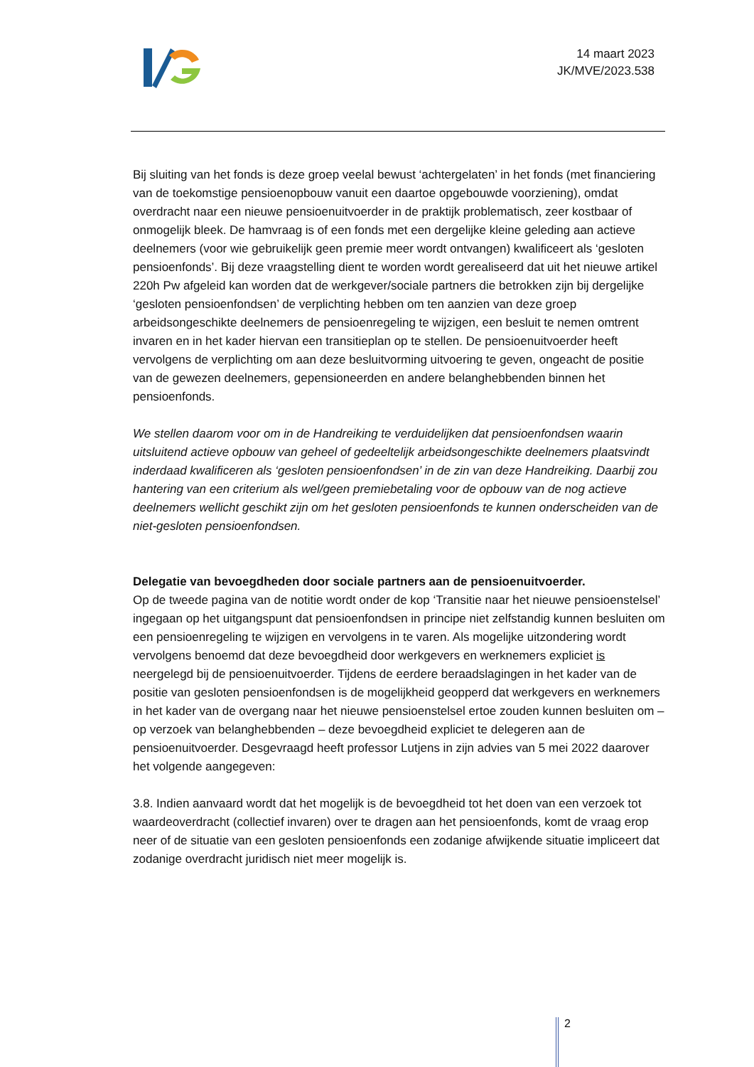14 maart 2023
JK/MVE/2023.538
Bij sluiting van het fonds is deze groep veelal bewust ‘achtergelaten’ in het fonds (met financiering van de toekomstige pensioenopbouw vanuit een daartoe opgebouwde voorziening), omdat overdracht naar een nieuwe pensioenuitvoerder in de praktijk problematisch, zeer kostbaar of onmogelijk bleek. De hamvraag is of een fonds met een dergelijke kleine geleding aan actieve deelnemers (voor wie gebruikelijk geen premie meer wordt ontvangen) kwalificeert als ‘gesloten pensioenfonds’. Bij deze vraagstelling dient te worden wordt gerealiseerd dat uit het nieuwe artikel 220h Pw afgeleid kan worden dat de werkgever/sociale partners die betrokken zijn bij dergelijke ‘gesloten pensioenfondsen’ de verplichting hebben om ten aanzien van deze groep arbeidsongeschikte deelnemers de pensioenregeling te wijzigen, een besluit te nemen omtrent invaren en in het kader hiervan een transitieplan op te stellen. De pensioenuitvoerder heeft vervolgens de verplichting om aan deze besluitvorming uitvoering te geven, ongeacht de positie van de gewezen deelnemers, gepensioneerden en andere belanghebbenden binnen het pensioenfonds.
We stellen daarom voor om in de Handreiking te verduidelijken dat pensioenfondsen waarin uitsluitend actieve opbouw van geheel of gedeeltelijk arbeidsongeschikte deelnemers plaatsvindt inderdaad kwalificeren als ‘gesloten pensioenfondsen’ in de zin van deze Handreiking. Daarbij zou hantering van een criterium als wel/geen premiebetaling voor de opbouw van de nog actieve deelnemers wellicht geschikt zijn om het gesloten pensioenfonds te kunnen onderscheiden van de niet-gesloten pensioenfondsen.
Delegatie van bevoegdheden door sociale partners aan de pensioenuitvoerder.
Op de tweede pagina van de notitie wordt onder de kop ‘Transitie naar het nieuwe pensioenstelsel’ ingegaan op het uitgangspunt dat pensioenfondsen in principe niet zelfstandig kunnen besluiten om een pensioenregeling te wijzigen en vervolgens in te varen. Als mogelijke uitzondering wordt vervolgens benoemd dat deze bevoegdheid door werkgevers en werknemers expliciet is neergelegd bij de pensioenuitvoerder. Tijdens de eerdere beraadslagingen in het kader van de positie van gesloten pensioenfondsen is de mogelijkheid geopperd dat werkgevers en werknemers in het kader van de overgang naar het nieuwe pensioenstelsel ertoe zouden kunnen besluiten om – op verzoek van belanghebbenden – deze bevoegdheid expliciet te delegeren aan de pensioenuitvoerder. Desgevraagd heeft professor Lutjens in zijn advies van 5 mei 2022 daarover het volgende aangegeven:
3.8. Indien aanvaard wordt dat het mogelijk is de bevoegdheid tot het doen van een verzoek tot waardeoverdracht (collectief invaren) over te dragen aan het pensioenfonds, komt de vraag erop neer of de situatie van een gesloten pensioenfonds een zodanige afwijkende situatie impliceert dat zodanige overdracht juridisch niet meer mogelijk is.
2